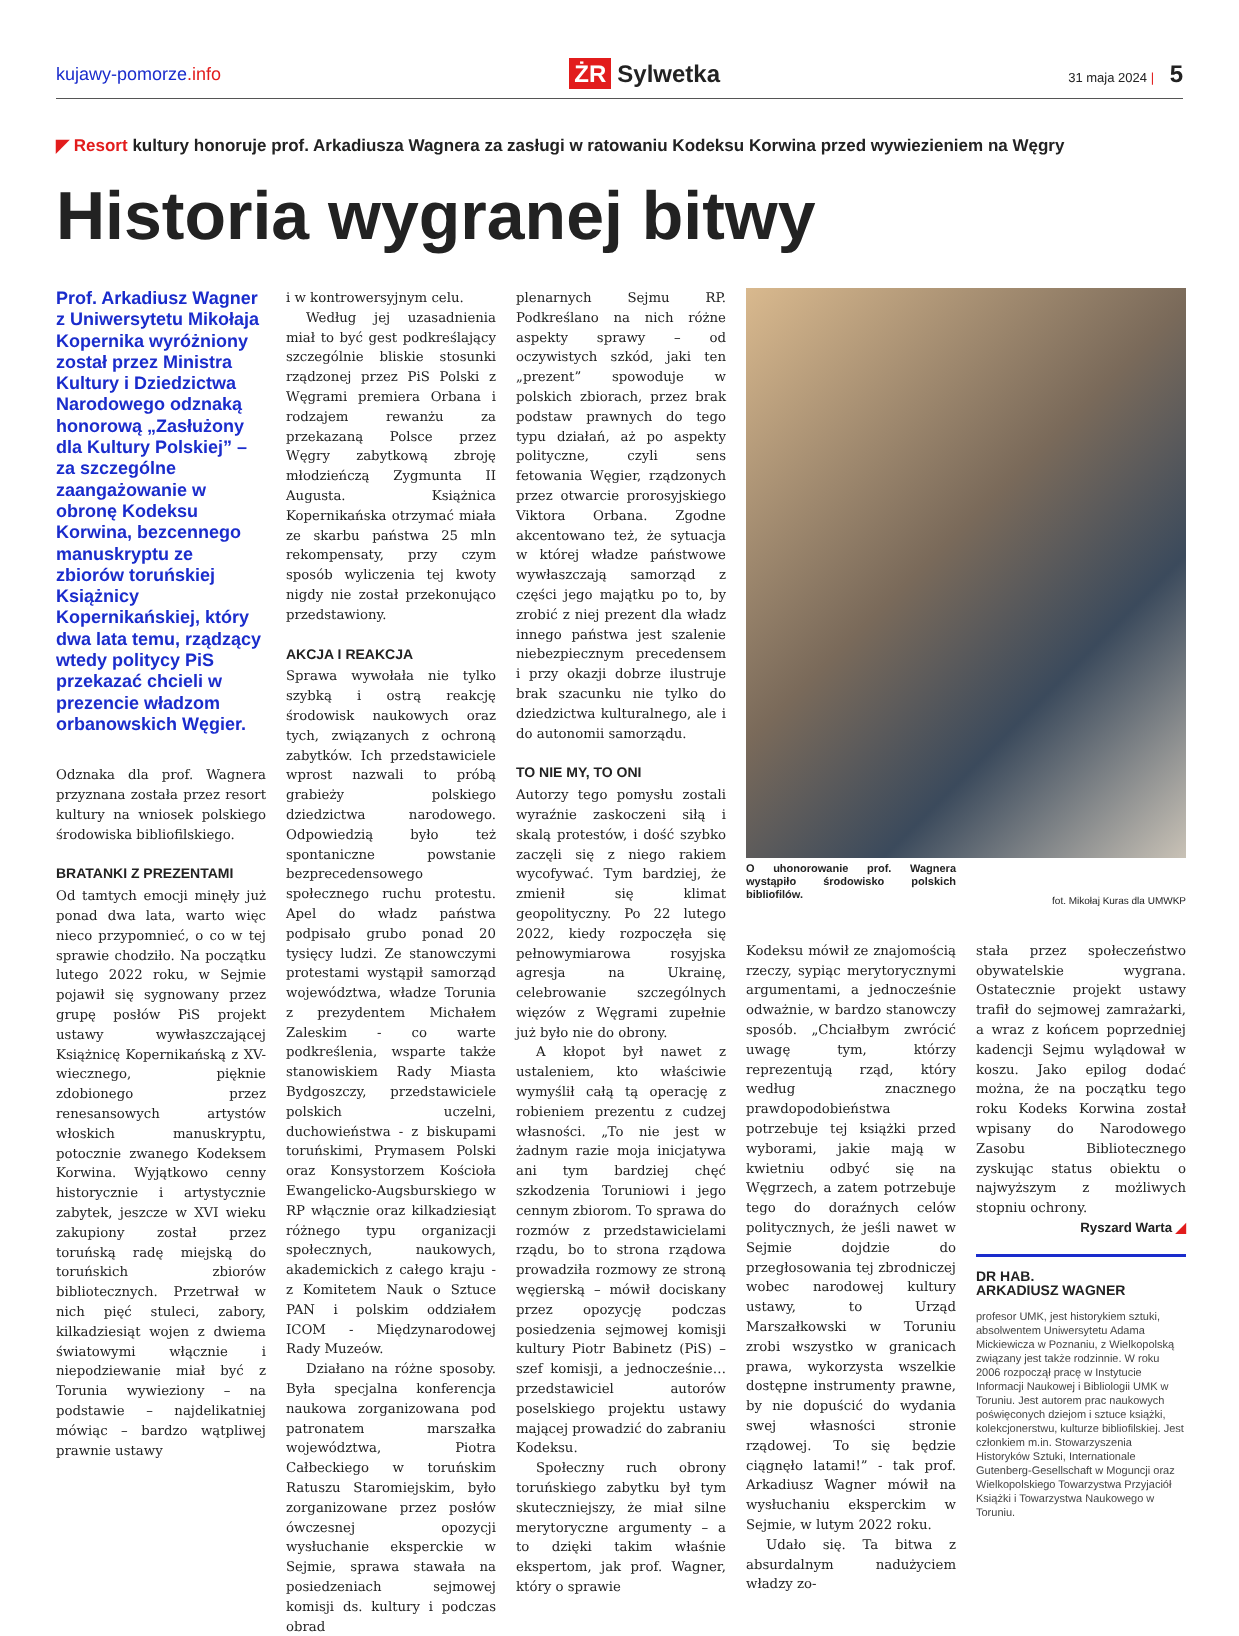kujawy-pomorze.info
ŻR Sylwetka
31 maja 2024 | 5
◤ Resort kultury honoruje prof. Arkadiusza Wagnera za zasługi w ratowaniu Kodeksu Korwina przed wywiezieniem na Węgry
Historia wygranej bitwy
Prof. Arkadiusz Wagner z Uniwersytetu Mikołaja Kopernika wyróżniony został przez Ministra Kultury i Dziedzictwa Narodowego odznaką honorową „Zasłużony dla Kultury Polskiej” – za szczególne zaangażowanie w obronę Kodeksu Korwina, bezcennego manuskryptu ze zbiorów toruńskiej Książnicy Kopernikańskiej, który dwa lata temu, rządzący wtedy politycy PiS przekazać chcieli w prezencie władzom orbanowskich Węgier.
Odznaka dla prof. Wagnera przyznana została przez resort kultury na wniosek polskiego środowiska bibliofilskiego.
BRATANKI Z PREZENTAMI
Od tamtych emocji minęły już ponad dwa lata, warto więc nieco przypomnieć, o co w tej sprawie chodziło. Na początku lutego 2022 roku, w Sejmie pojawił się sygnowany przez grupę posłów PiS projekt ustawy wywłaszczającej Książnicę Kopernikańską z XV-wiecznego, pięknie zdobionego przez renesansowych artystów włoskich manuskryptu, potocznie zwanego Kodeksem Korwina. Wyjątkowo cenny historycznie i artystycznie zabytek, jeszcze w XVI wieku zakupiony został przez toruńską radę miejską do toruńskich zbiorów bibliotecznych. Przetrwał w nich pięć stuleci, zabory, kilkadziesiąt wojen z dwiema światowymi włącznie i niepodziewanie miał być z Torunia wywieziony – na podstawie – najdelikatniej mówiąc – bardzo wątpliwej prawnie ustawy
i w kontrowersyjnym celu.
Według jej uzasadnienia miał to być gest podkreślający szczególnie bliskie stosunki rządzonej przez PiS Polski z Węgrami premiera Orbana i rodzajem rewanżu za przekazaną Polsce przez Węgry zabytkową zbroję młodzieńczą Zygmunta II Augusta. Książnica Kopernikańska otrzymać miała ze skarbu państwa 25 mln rekompensaty, przy czym sposób wyliczenia tej kwoty nigdy nie został przekonująco przedstawiony.
AKCJA I REAKCJA
Sprawa wywołała nie tylko szybką i ostrą reakcję środowisk naukowych oraz tych, związanych z ochroną zabytków. Ich przedstawiciele wprost nazwali to próbą grabieży polskiego dziedzictwa narodowego. Odpowiedzią było też spontaniczne powstanie bezprecedensowego społecznego ruchu protestu. Apel do władz państwa podpisało grubo ponad 20 tysięcy ludzi. Ze stanowczymi protestami wystąpił samorząd województwa, władze Torunia z prezydentem Michałem Zaleskim - co warte podkreślenia, wsparte także stanowiskiem Rady Miasta Bydgoszczy, przedstawiciele polskich uczelni, duchowieństwa - z biskupami toruńskimi, Prymasem Polski oraz Konsystorzem Kościoła Ewangelicko-Augsburskiego w RP włącznie oraz kilkadziesiąt różnego typu organizacji społecznych, naukowych, akademickich z całego kraju - z Komitetem Nauk o Sztuce PAN i polskim oddziałem ICOM - Międzynarodowej Rady Muzeów.
Działano na różne sposoby. Była specjalna konferencja naukowa zorganizowana pod patronatem marszałka województwa, Piotra Całbeckiego w toruńskim Ratuszu Staromiejskim, było zorganizowane przez posłów ówczesnej opozycji wysłuchanie eksperckie w Sejmie, sprawa stawała na posiedzeniach sejmowej komisji ds. kultury i podczas obrad
plenarnych Sejmu RP. Podkreślano na nich różne aspekty sprawy – od oczywistych szkód, jaki ten „prezent” spowoduje w polskich zbiorach, przez brak podstaw prawnych do tego typu działań, aż po aspekty polityczne, czyli sens fetowania Węgier, rządzonych przez otwarcie prorosyjskiego Viktora Orbana. Zgodne akcentowano też, że sytuacja w której władze państwowe wywłaszczają samorząd z części jego majątku po to, by zrobić z niej prezent dla władz innego państwa jest szalenie niebezpiecznym precedensem i przy okazji dobrze ilustruje brak szacunku nie tylko do dziedzictwa kulturalnego, ale i do autonomii samorządu.
TO NIE MY, TO ONI
Autorzy tego pomysłu zostali wyraźnie zaskoczeni siłą i skalą protestów, i dość szybko zaczęli się z niego rakiem wycofywać. Tym bardziej, że zmienił się klimat geopolityczny. Po 22 lutego 2022, kiedy rozpoczęła się pełnowymiarowa rosyjska agresja na Ukrainę, celebrowanie szczególnych więzów z Węgrami zupełnie już było nie do obrony.
A kłopot był nawet z ustaleniem, kto właściwie wymyślił całą tą operację z robieniem prezentu z cudzej własności. „To nie jest w żadnym razie moja inicjatywa ani tym bardziej chęć szkodzenia Toruniowi i jego cennym zbiorom. To sprawa do rozmów z przedstawicielami rządu, bo to strona rządowa prowadziła rozmowy ze stroną węgierską – mówił dociskany przez opozycję podczas posiedzenia sejmowej komisji kultury Piotr Babinetz (PiS) – szef komisji, a jednocześnie… przedstawiciel autorów poselskiego projektu ustawy mającej prowadzić do zabraniu Kodeksu.
Społeczny ruch obrony toruńskiego zabytku był tym skuteczniejszy, że miał silne merytoryczne argumenty – a to dzięki takim właśnie ekspertom, jak prof. Wagner, który o sprawie
O uhonorowanie prof. Wagnera wystąpiło środowisko polskich bibliofilów.
fot. Mikołaj Kuras dla UMWKP
Kodeksu mówił ze znajomością rzeczy, sypiąc merytorycznymi argumentami, a jednocześnie odważnie, w bardzo stanowczy sposób. „Chciałbym zwrócić uwagę tym, którzy reprezentują rząd, który według znacznego prawdopodobieństwa potrzebuje tej książki przed wyborami, jakie mają w kwietniu odbyć się na Węgrzech, a zatem potrzebuje tego do doraźnych celów politycznych, że jeśli nawet w Sejmie dojdzie do przegłosowania tej zbrodniczej wobec narodowej kultury ustawy, to Urząd Marszałkowski w Toruniu zrobi wszystko w granicach prawa, wykorzysta wszelkie dostępne instrumenty prawne, by nie dopuścić do wydania swej własności stronie rządowej. To się będzie ciągnęło latami!” - tak prof. Arkadiusz Wagner mówił na wysłuchaniu eksperckim w Sejmie, w lutym 2022 roku.
Udało się. Ta bitwa z absurdalnym nadużyciem władzy zo-
stała przez społeczeństwo obywatelskie wygrana. Ostatecznie projekt ustawy trafił do sejmowej zamrażarki, a wraz z końcem poprzedniej kadencji Sejmu wylądował w koszu. Jako epilog dodać można, że na początku tego roku Kodeks Korwina został wpisany do Narodowego Zasobu Bibliotecznego zyskując status obiektu o najwyższym z możliwych stopniu ochrony.
Ryszard Warta ◢
DR HAB.
ARKADIUSZ WAGNER
profesor UMK, jest historykiem sztuki, absolwentem Uniwersytetu Adama Mickiewicza w Poznaniu, z Wielkopolską związany jest także rodzinnie. W roku 2006 rozpoczął pracę w Instytucie Informacji Naukowej i Bibliologii UMK w Toruniu. Jest autorem prac naukowych poświęconych dziejom i sztuce książki, kolekcjonerstwu, kulturze bibliofilskiej. Jest członkiem m.in. Stowarzyszenia Historyków Sztuki, Internationale Gutenberg-Gesellschaft w Moguncji oraz Wielkopolskiego Towarzystwa Przyjaciół Książki i Towarzystwa Naukowego w Toruniu.